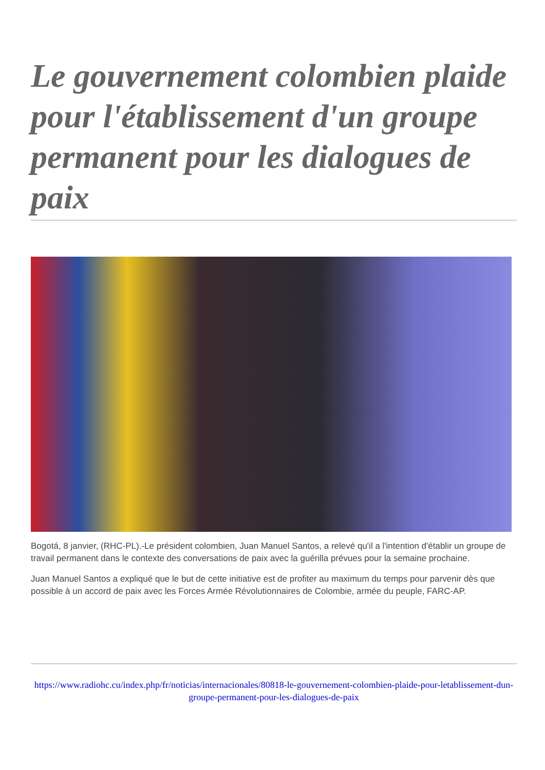Le gouvernement colombien plaide pour l'établissement d'un groupe permanent pour les dialogues de paix
Bogotá, 8 janvier, (RHC-PL).-Le président colombien, Juan Manuel Santos, a relevé qu'il a l'intention d'établir un groupe de travail permanent dans le contexte des conversations de paix avec la guérilla prévues pour la semaine prochaine.
Juan Manuel Santos a expliqué que le but de cette initiative est de profiter au maximum du temps pour parvenir dès que possible à un accord de paix avec les Forces Armée Révolutionnaires de Colombie, armée du peuple, FARC-AP.
https://www.radiohc.cu/index.php/fr/noticias/internacionales/80818-le-gouvernement-colombien-plaide-pour-letablissement-dun-groupe-permanent-pour-les-dialogues-de-paix